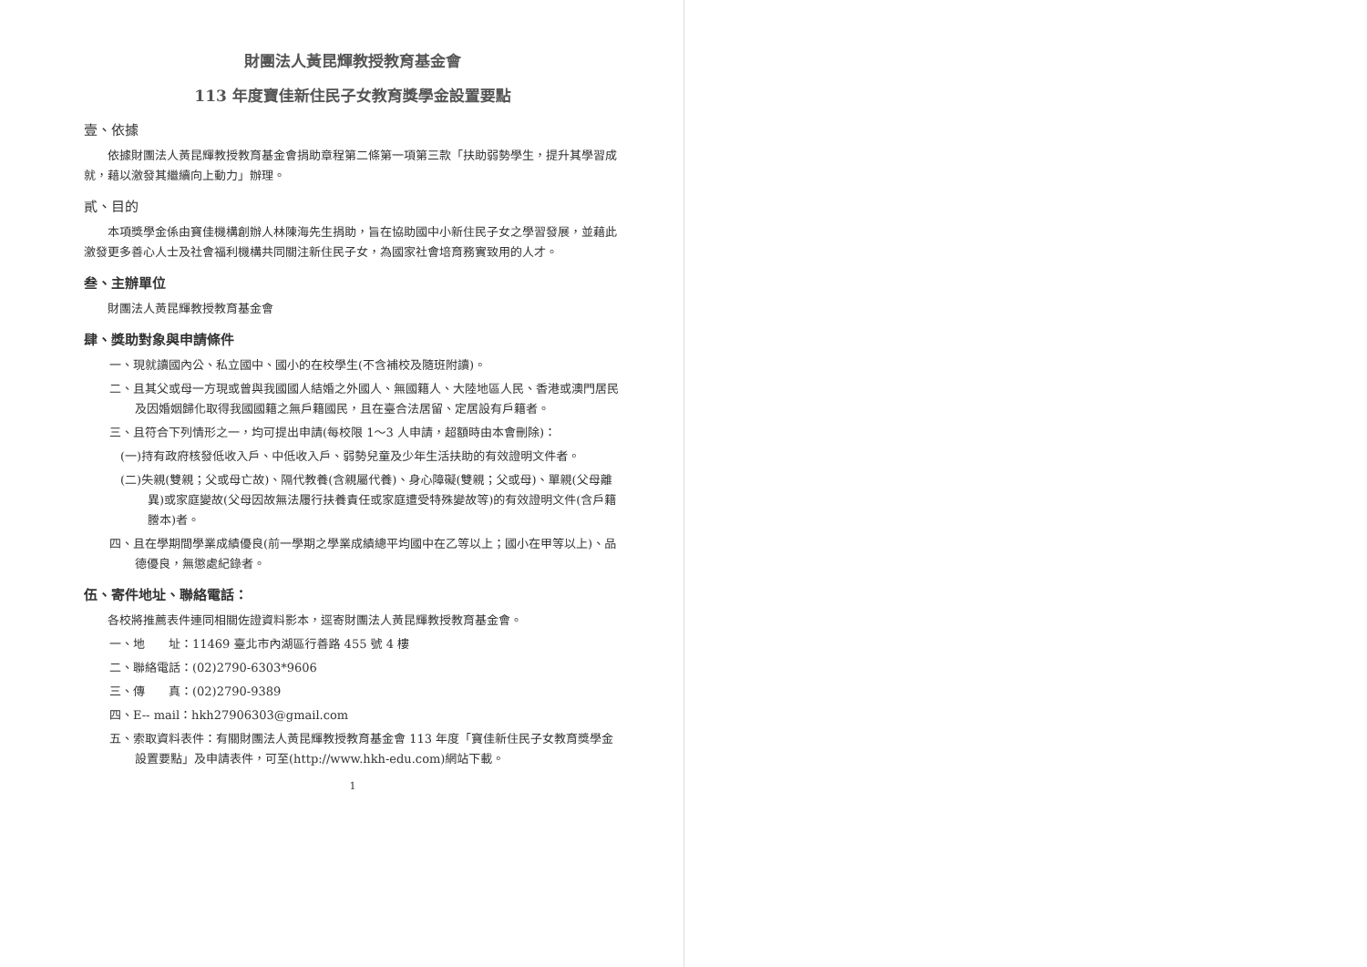財團法人黃昆輝教授教育基金會
113 年度寶佳新住民子女教育獎學金設置要點
壹、依據
依據財團法人黃昆輝教授教育基金會捐助章程第二條第一項第三款「扶助弱勢學生，提升其學習成就，藉以激發其繼續向上動力」辦理。
貳、目的
本項獎學金係由寶佳機構創辦人林陳海先生捐助，旨在協助國中小新住民子女之學習發展，並藉此激發更多善心人士及社會福利機構共同關注新住民子女，為國家社會培育務實致用的人才。
叁、主辦單位
財團法人黃昆輝教授教育基金會
肆、獎助對象與申請條件
一、現就讀國內公、私立國中、國小的在校學生(不含補校及隨班附讀)。
二、且其父或母一方現或曾與我國國人結婚之外國人、無國籍人、大陸地區人民、香港或澳門居民及因婚姻歸化取得我國國籍之無戶籍國民，且在臺合法居留、定居設有戶籍者。
三、且符合下列情形之一，均可提出申請(每校限 1～3 人申請，超額時由本會刪除)：
(一)持有政府核發低收入戶、中低收入戶、弱勢兒童及少年生活扶助的有效證明文件者。
(二)失親(雙親；父或母亡故)、隔代教養(含親屬代養)、身心障礙(雙親；父或母)、單親(父母離異)或家庭變故(父母因故無法履行扶養責任或家庭遭受特殊變故等)的有效證明文件(含戶籍謄本)者。
四、且在學期間學業成績優良(前一學期之學業成績總平均國中在乙等以上；國小在甲等以上)、品德優良，無懲處紀錄者。
伍、寄件地址、聯絡電話：
各校將推薦表件連同相關佐證資料影本，逕寄財團法人黃昆輝教授教育基金會。
一、地　　址：11469 臺北市內湖區行善路 455 號 4 樓
二、聯絡電話：(02)2790-6303*9606
三、傳　　真：(02)2790-9389
四、E-- mail：hkh27906303@gmail.com
五、索取資料表件：有關財團法人黃昆輝教授教育基金會 113 年度「寶佳新住民子女教育獎學金設置要點」及申請表件，可至(http://www.hkh-edu.com)網站下載。
1